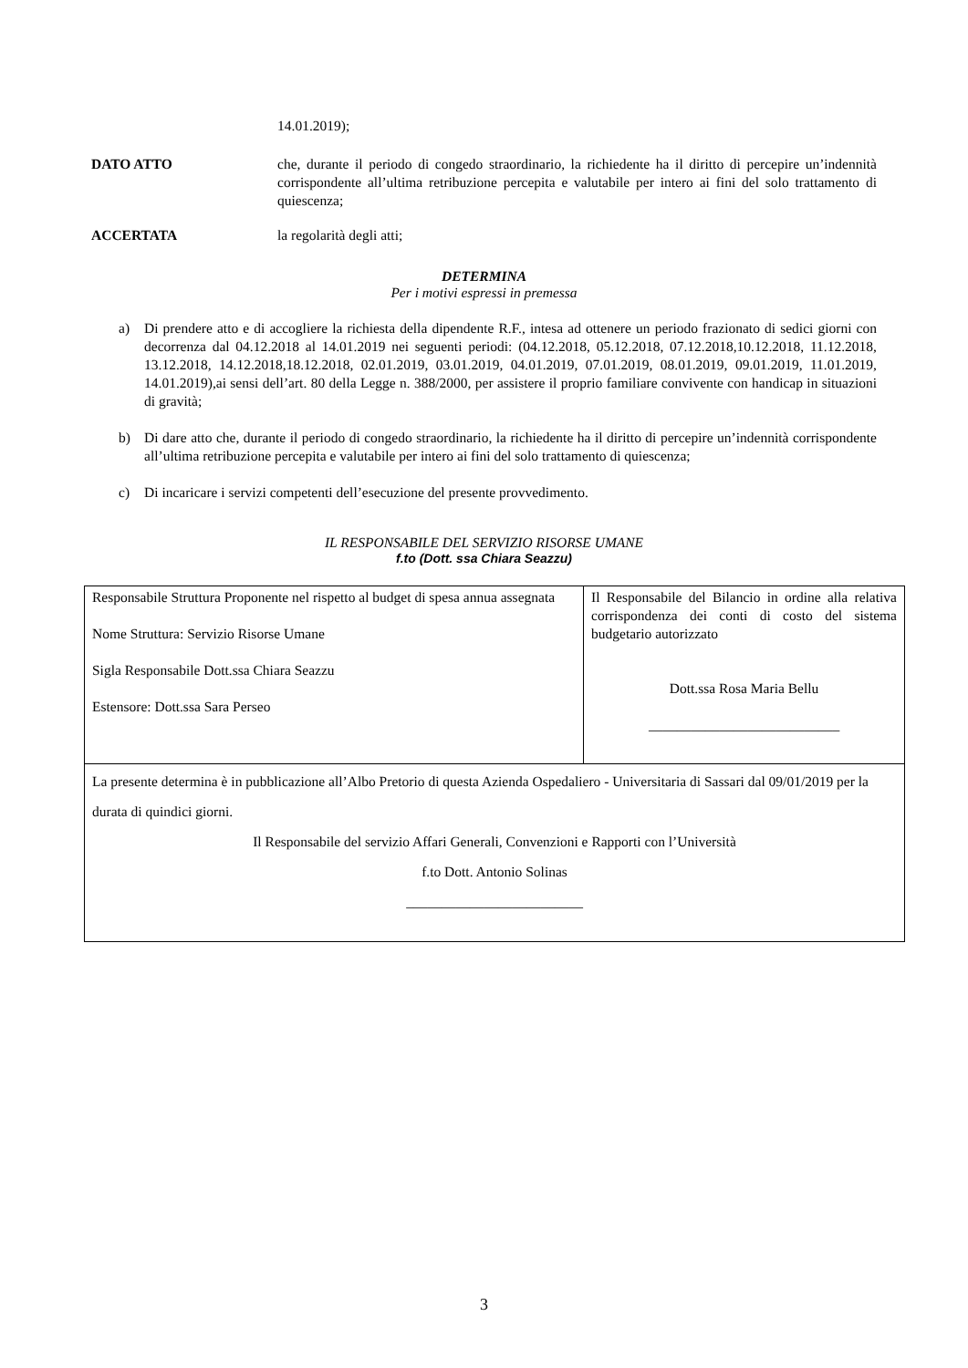14.01.2019);
DATO ATTO che, durante il periodo di congedo straordinario, la richiedente ha il diritto di percepire un’indennità corrispondente all’ultima retribuzione percepita e valutabile per intero ai fini del solo trattamento di quiescenza;
ACCERTATA la regolarità degli atti;
DETERMINA
Per i motivi espressi in premessa
a) Di prendere atto e di accogliere la richiesta della dipendente R.F., intesa ad ottenere un periodo frazionato di sedici giorni con decorrenza dal 04.12.2018 al 14.01.2019 nei seguenti periodi: (04.12.2018, 05.12.2018, 07.12.2018,10.12.2018, 11.12.2018, 13.12.2018, 14.12.2018,18.12.2018, 02.01.2019, 03.01.2019, 04.01.2019, 07.01.2019, 08.01.2019, 09.01.2019, 11.01.2019, 14.01.2019),ai sensi dell’art. 80 della Legge n. 388/2000, per assistere il proprio familiare convivente con handicap in situazioni di gravità;
b) Di dare atto che, durante il periodo di congedo straordinario, la richiedente ha il diritto di percepire un’indennità corrispondente all’ultima retribuzione percepita e valutabile per intero ai fini del solo trattamento di quiescenza;
c) Di incaricare i servizi competenti dell’esecuzione del presente provvedimento.
IL RESPONSABILE DEL SERVIZIO RISORSE UMANE
f.to (Dott. ssa Chiara Seazzu)
| Responsabile Struttura Proponente nel rispetto al budget di spesa annua assegnata Nome Struttura: Servizio Risorse Umane Sigla Responsabile Dott.ssa Chiara Seazzu Estensore: Dott.ssa Sara Perseo | Il Responsabile del Bilancio in ordine alla relativa corrispondenza dei conti di costo del sistema budgetario autorizzato Dott.ssa Rosa Maria Bellu ___________________________ |
| La presente determina è in pubblicazione all’Albo Pretorio di questa Azienda Ospedaliero - Universitaria di Sassari dal 09/01/2019 per la durata di quindici giorni. Il Responsabile del servizio Affari Generali, Convenzioni e Rapporti con l’Università f.to Dott. Antonio Solinas _________________________ | |
3